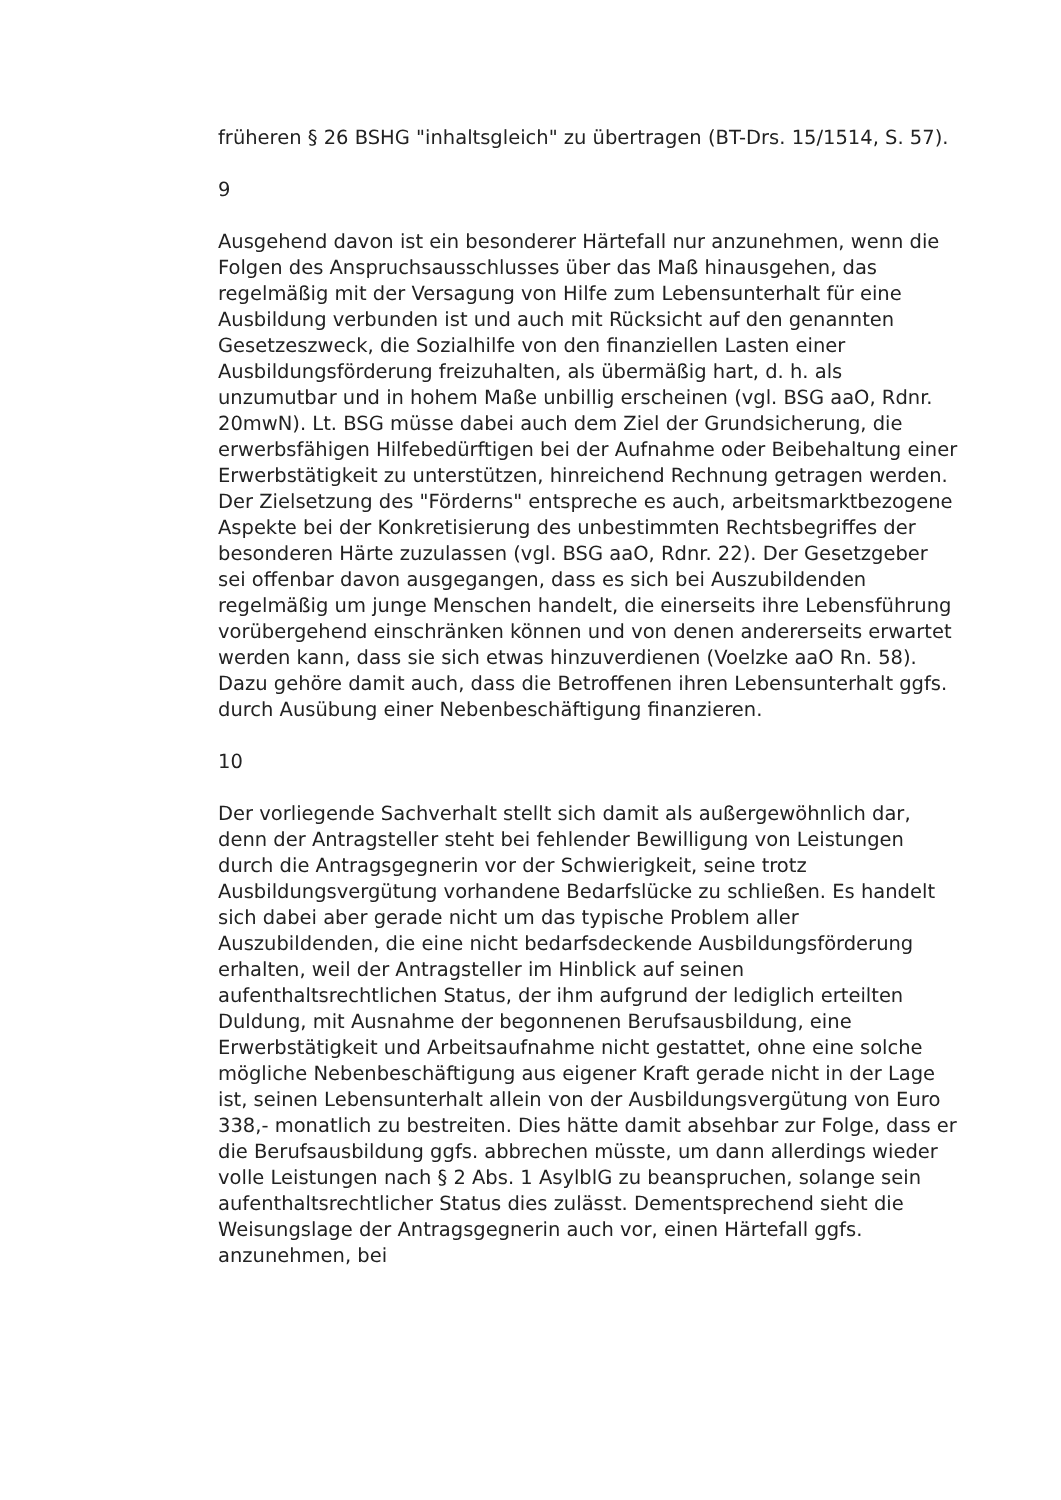früheren § 26 BSHG "inhaltsgleich" zu übertragen (BT-Drs. 15/1514, S. 57).
9
Ausgehend davon ist ein besonderer Härtefall nur anzunehmen, wenn die Folgen des Anspruchsausschlusses über das Maß hinausgehen, das regelmäßig mit der Versagung von Hilfe zum Lebensunterhalt für eine Ausbildung verbunden ist und auch mit Rücksicht auf den genannten Gesetzeszweck, die Sozialhilfe von den finanziellen Lasten einer Ausbildungsförderung freizuhalten, als übermäßig hart, d. h. als unzumutbar und in hohem Maße unbillig erscheinen (vgl. BSG aaO, Rdnr. 20mwN). Lt. BSG müsse dabei auch dem Ziel der Grundsicherung, die erwerbsfähigen Hilfebedürftigen bei der Aufnahme oder Beibehaltung einer Erwerbstätigkeit zu unterstützen, hinreichend Rechnung getragen werden. Der Zielsetzung des "Förderns" entspreche es auch, arbeitsmarktbezogene Aspekte bei der Konkretisierung des unbestimmten Rechtsbegriffes der besonderen Härte zuzulassen (vgl. BSG aaO, Rdnr. 22). Der Gesetzgeber sei offenbar davon ausgegangen, dass es sich bei Auszubildenden regelmäßig um junge Menschen handelt, die einerseits ihre Lebensführung vorübergehend einschränken können und von denen andererseits erwartet werden kann, dass sie sich etwas hinzuverdienen (Voelzke aaO Rn. 58). Dazu gehöre damit auch, dass die Betroffenen ihren Lebensunterhalt ggfs. durch Ausübung einer Nebenbeschäftigung finanzieren.
10
Der vorliegende Sachverhalt stellt sich damit als außergewöhnlich dar, denn der Antragsteller steht bei fehlender Bewilligung von Leistungen durch die Antragsgegnerin vor der Schwierigkeit, seine trotz Ausbildungsvergütung vorhandene Bedarfslücke zu schließen. Es handelt sich dabei aber gerade nicht um das typische Problem aller Auszubildenden, die eine nicht bedarfsdeckende Ausbildungsförderung erhalten, weil der Antragsteller im Hinblick auf seinen aufenthaltsrechtlichen Status, der ihm aufgrund der lediglich erteilten Duldung, mit Ausnahme der begonnenen Berufsausbildung, eine Erwerbstätigkeit und Arbeitsaufnahme nicht gestattet, ohne eine solche mögliche Nebenbeschäftigung aus eigener Kraft gerade nicht in der Lage ist, seinen Lebensunterhalt allein von der Ausbildungsvergütung von Euro 338,- monatlich zu bestreiten. Dies hätte damit absehbar zur Folge, dass er die Berufsausbildung ggfs. abbrechen müsste, um dann allerdings wieder volle Leistungen nach § 2 Abs. 1 AsylblG zu beanspruchen, solange sein aufenthaltsrechtlicher Status dies zulässt. Dementsprechend sieht die Weisungslage der Antragsgegnerin auch vor, einen Härtefall ggfs. anzunehmen, bei